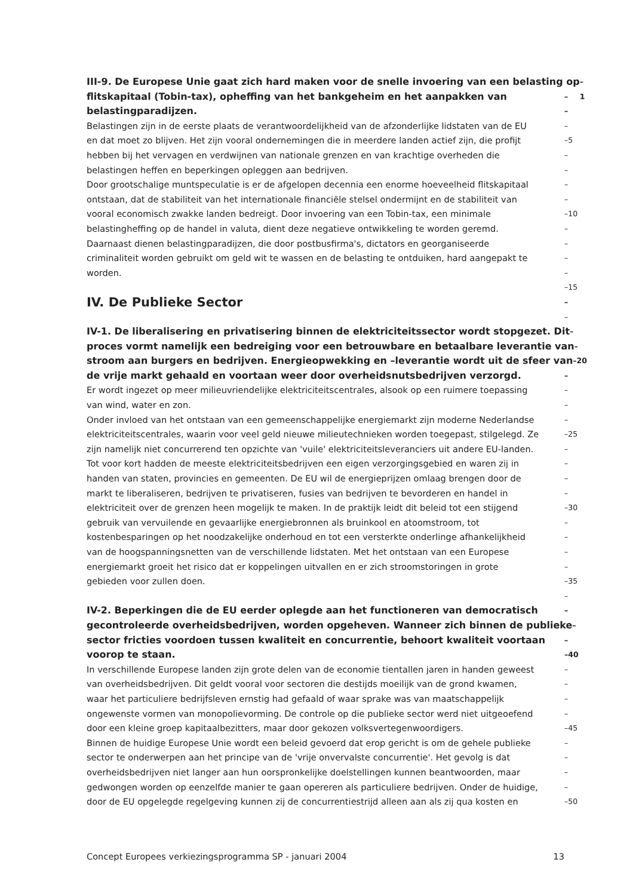III-9. De Europese Unie gaat zich hard maken voor de snelle invoering van een belasting op –1
flitskapitaal (Tobin-tax), opheffing van het bankgeheim en het aanpakken van –
belastingparadijzen. –
Belastingen zijn in de eerste plaats de verantwoordelijkheid van de afzonderlijke lidstaten van de EU –
en dat moet zo blijven. Het zijn vooral ondernemingen die in meerdere landen actief zijn, die profijt –5
hebben bij het vervagen en verdwijnen van nationale grenzen en van krachtige overheden die –
belastingen heffen en beperkingen opleggen aan bedrijven. –
Door grootschalige muntspeculatie is er de afgelopen decennia een enorme hoeveelheid flitskapitaal –
ontstaan, dat de stabiliteit van het internationale financiële stelsel ondermijnt en de stabiliteit van –
vooral economisch zwakke landen bedreigt. Door invoering van een Tobin-tax, een minimale –10
belastingheffing op de handel in valuta, dient deze negatieve ontwikkeling te worden geremd. –
Daarnaast dienen belastingparadijzen, die door postbusfirma's, dictators en georganiseerde –
criminaliteit worden gebruikt om geld wit te wassen en de belasting te ontduiken, hard aangepakt te –
worden. –
–15
IV. De Publieke Sector –
–
IV-1. De liberalisering en privatisering binnen de elektriciteitssector wordt stopgezet. Dit –
proces vormt namelijk een bedreiging voor een betrouwbare en betaalbare leverantie van –
stroom aan burgers en bedrijven. Energieopwekking en –leverantie wordt uit de sfeer van –20
de vrije markt gehaald en voortaan weer door overheidsnutsbedrijven verzorgd. –
Er wordt ingezet op meer milieuvriendelijke elektriciteitscentrales, alsook op een ruimere toepassing –
van wind, water en zon. –
Onder invloed van het ontstaan van een gemeenschappelijke energiemarkt zijn moderne Nederlandse –
elektriciteitscentrales, waarin voor veel geld nieuwe milieutechnieken worden toegepast, stilgelegd. Ze –25
zijn namelijk niet concurrerend ten opzichte van 'vuile' elektriciteitsleveranciers uit andere EU-landen. –
Tot voor kort hadden de meeste elektriciteitsbedrijven een eigen verzorgingsgebied en waren zij in –
handen van staten, provincies en gemeenten. De EU wil de energieprijzen omlaag brengen door de –
markt te liberaliseren, bedrijven te privatiseren, fusies van bedrijven te bevorderen en handel in –
elektriciteit over de grenzen heen mogelijk te maken. In de praktijk leidt dit beleid tot een stijgend –30
gebruik van vervuilende en gevaarlijke energiebronnen als bruinkool en atoomstroom, tot –
kostenbesparingen op het noodzakelijke onderhoud en tot een versterkte onderlinge afhankelijkheid –
van de hoogspanningsnetten van de verschillende lidstaten. Met het ontstaan van een Europese –
energiemarkt groeit het risico dat er koppelingen uitvallen en er zich stroomstoringen in grote –
gebieden voor zullen doen. –35
–
IV-2. Beperkingen die de EU eerder oplegde aan het functioneren van democratisch –
gecontroleerde overheidsbedrijven, worden opgeheven. Wanneer zich binnen de publieke –
sector fricties voordoen tussen kwaliteit en concurrentie, behoort kwaliteit voortaan –
voorop te staan. –40
In verschillende Europese landen zijn grote delen van de economie tientallen jaren in handen geweest –
van overheidsbedrijven. Dit geldt vooral voor sectoren die destijds moeilijk van de grond kwamen, –
waar het particuliere bedrijfsleven ernstig had gefaald of waar sprake was van maatschappelijk –
ongewenste vormen van monopolievorming. De controle op die publieke sector werd niet uitgeoefend –
door een kleine groep kapitaalbezitters, maar door gekozen volksvertegenwoordigers. –45
Binnen de huidige Europese Unie wordt een beleid gevoerd dat erop gericht is om de gehele publieke –
sector te onderwerpen aan het principe van de 'vrije onvervalste concurrentie'. Het gevolg is dat –
overheidsbedrijven niet langer aan hun oorspronkelijke doelstellingen kunnen beantwoorden, maar –
gedwongen worden op eenzelfde manier te gaan opereren als particuliere bedrijven. Onder de huidige, –
door de EU opgelegde regelgeving kunnen zij de concurrentiestrijd alleen aan als zij qua kosten en –50
Concept Europees verkiezingsprogramma SP - januari 2004 13